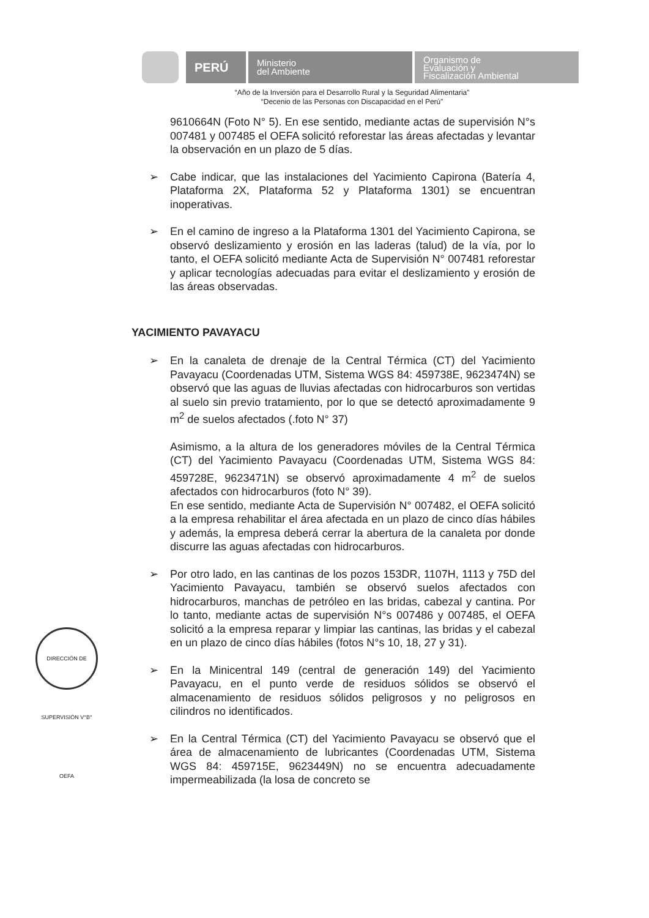PERÚ
Ministerio
del Ambiente
Organismo de
Evaluación y
Fiscalización Ambiental
“Año de la Inversión para el Desarrollo Rural y la Seguridad Alimentaria”
“Decenio de las Personas con Discapacidad en el Perú”
9610664N (Foto N° 5). En ese sentido, mediante actas de supervisión N°s 007481 y 007485 el OEFA solicitó reforestar las áreas afectadas y levantar la observación en un plazo de 5 días.
➢ Cabe indicar, que las instalaciones del Yacimiento Capirona (Batería 4, Plataforma 2X, Plataforma 52 y Plataforma 1301) se encuentran inoperativas.
➢ En el camino de ingreso a la Plataforma 1301 del Yacimiento Capirona, se observó deslizamiento y erosión en las laderas (talud) de la vía, por lo tanto, el OEFA solicitó mediante Acta de Supervisión N° 007481 reforestar y aplicar tecnologías adecuadas para evitar el deslizamiento y erosión de las áreas observadas.
YACIMIENTO PAVAYACU
➢ En la canaleta de drenaje de la Central Térmica (CT) del Yacimiento Pavayacu (Coordenadas UTM, Sistema WGS 84: 459738E, 9623474N) se observó que las aguas de lluvias afectadas con hidrocarburos son vertidas al suelo sin previo tratamiento, por lo que se detectó aproximadamente 9 m<sup>2</sup> de suelos afectados (.foto N° 37)
Asimismo, a la altura de los generadores móviles de la Central Térmica (CT) del Yacimiento Pavayacu (Coordenadas UTM, Sistema WGS 84: 459728E, 9623471N) se observó aproximadamente 4 m<sup>2</sup> de suelos afectados con hidrocarburos (foto N° 39).
En ese sentido, mediante Acta de Supervisión N° 007482, el OEFA solicitó a la empresa rehabilitar el área afectada en un plazo de cinco días hábiles y además, la empresa deberá cerrar la abertura de la canaleta por donde discurre las aguas afectadas con hidrocarburos.
➢ Por otro lado, en las cantinas de los pozos 153DR, 1107H, 1113 y 75D del Yacimiento Pavayacu, también se observó suelos afectados con hidrocarburos, manchas de petróleo en las bridas, cabezal y cantina. Por lo tanto, mediante actas de supervisión N°s 007486 y 007485, el OEFA solicitó a la empresa reparar y limpiar las cantinas, las bridas y el cabezal en un plazo de cinco días hábiles (fotos N°s 10, 18, 27 y 31).
➢ En la Minicentral 149 (central de generación 149) del Yacimiento Pavayacu, en el punto verde de residuos sólidos se observó el almacenamiento de residuos sólidos peligrosos y no peligrosos en cilindros no identificados.
➢ En la Central Térmica (CT) del Yacimiento Pavayacu se observó que el área de almacenamiento de lubricantes (Coordenadas UTM, Sistema WGS 84: 459715E, 9623449N) no se encuentra adecuadamente impermeabilizada (la losa de concreto se
DIRECCIÓN DE SUPERVISIÓN V°B° OEFA